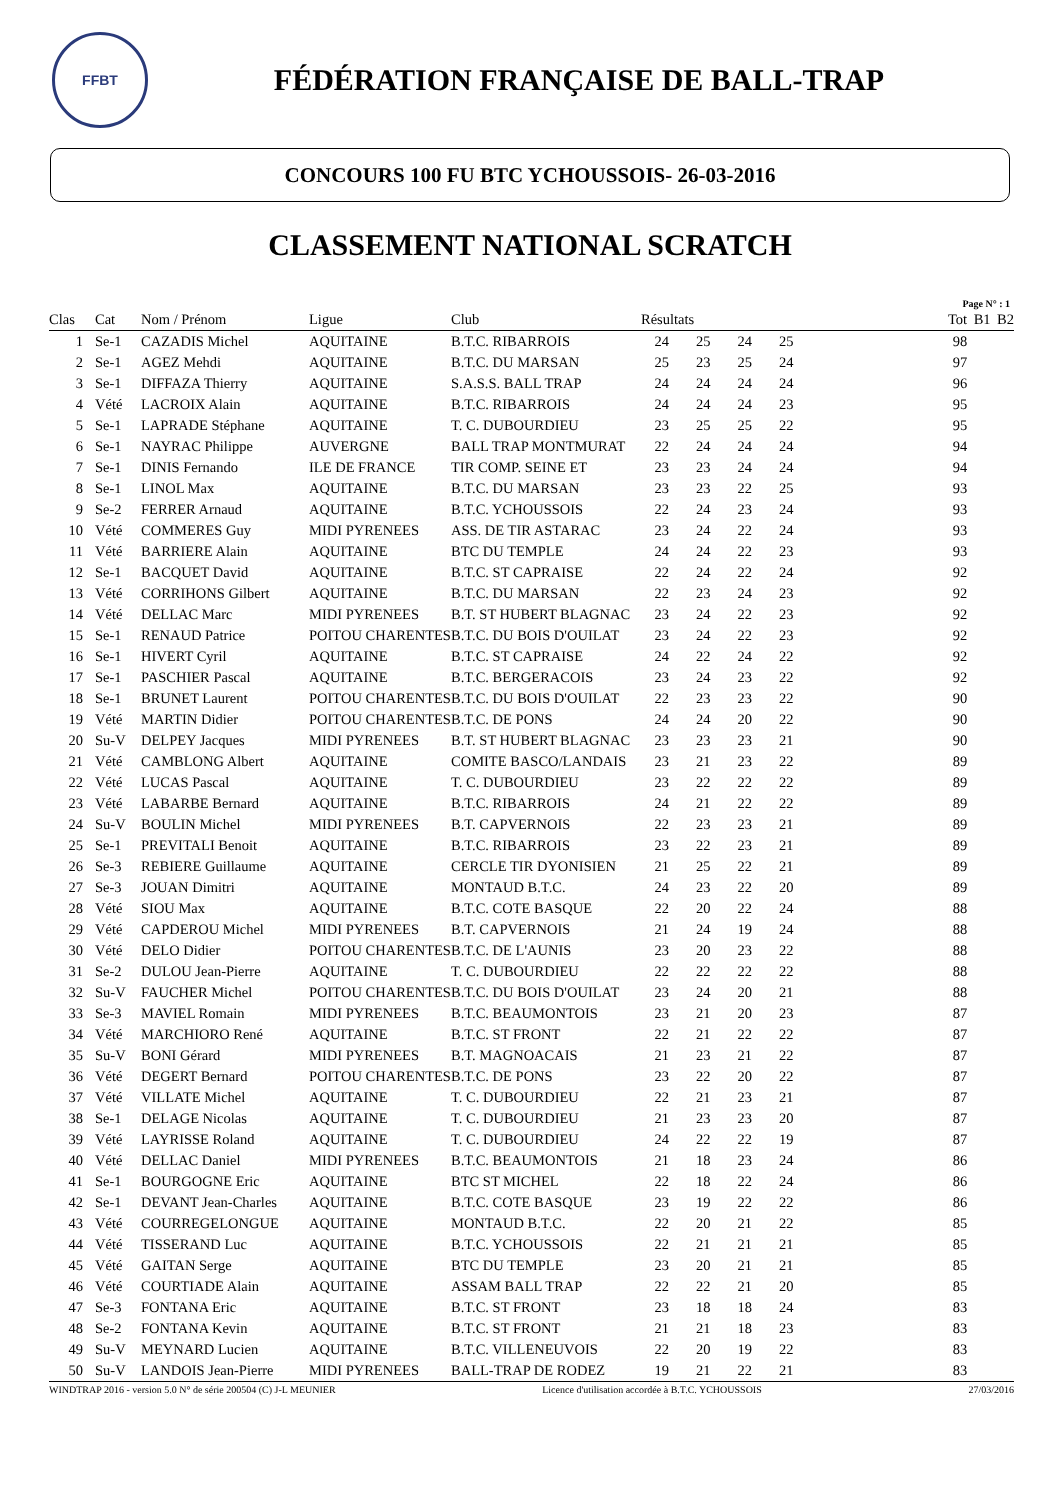FFBT
FÉDÉRATION FRANÇAISE DE BALL-TRAP
CONCOURS 100 FU BTC YCHOUSSOIS- 26-03-2016
CLASSEMENT NATIONAL SCRATCH
Page N° : 1
| Clas | | Cat | Nom / Prénom | Ligue | Club | Résultats | | | | | Tot | B1 | B2 |
| --- | --- | --- | --- | --- | --- | --- | --- | --- | --- | --- | --- | --- | --- |
| 1 | | Se-1 | CAZADIS Michel | AQUITAINE | B.T.C. RIBARROIS | 24 | 25 | 24 | 25 | | 98 | | |
| 2 | | Se-1 | AGEZ Mehdi | AQUITAINE | B.T.C. DU MARSAN | 25 | 23 | 25 | 24 | | 97 | | |
| 3 | | Se-1 | DIFFAZA Thierry | AQUITAINE | S.A.S.S. BALL TRAP | 24 | 24 | 24 | 24 | | 96 | | |
| 4 | | Vété | LACROIX Alain | AQUITAINE | B.T.C. RIBARROIS | 24 | 24 | 24 | 23 | | 95 | | |
| 5 | | Se-1 | LAPRADE Stéphane | AQUITAINE | T. C. DUBOURDIEU | 23 | 25 | 25 | 22 | | 95 | | |
| 6 | | Se-1 | NAYRAC Philippe | AUVERGNE | BALL TRAP MONTMURAT | 22 | 24 | 24 | 24 | | 94 | | |
| 7 | | Se-1 | DINIS Fernando | ILE DE FRANCE | TIR COMP. SEINE ET | 23 | 23 | 24 | 24 | | 94 | | |
| 8 | | Se-1 | LINOL Max | AQUITAINE | B.T.C. DU MARSAN | 23 | 23 | 22 | 25 | | 93 | | |
| 9 | | Se-2 | FERRER Arnaud | AQUITAINE | B.T.C. YCHOUSSOIS | 22 | 24 | 23 | 24 | | 93 | | |
| 10 | | Vété | COMMERES Guy | MIDI PYRENEES | ASS. DE TIR ASTARAC | 23 | 24 | 22 | 24 | | 93 | | |
| 11 | | Vété | BARRIERE Alain | AQUITAINE | BTC DU TEMPLE | 24 | 24 | 22 | 23 | | 93 | | |
| 12 | | Se-1 | BACQUET David | AQUITAINE | B.T.C. ST CAPRAISE | 22 | 24 | 22 | 24 | | 92 | | |
| 13 | | Vété | CORRIHONS Gilbert | AQUITAINE | B.T.C. DU MARSAN | 22 | 23 | 24 | 23 | | 92 | | |
| 14 | | Vété | DELLAC Marc | MIDI PYRENEES | B.T. ST HUBERT BLAGNAC | 23 | 24 | 22 | 23 | | 92 | | |
| 15 | | Se-1 | RENAUD Patrice | POITOU CHARENTES | B.T.C. DU BOIS D'OUILAT | 23 | 24 | 22 | 23 | | 92 | | |
| 16 | | Se-1 | HIVERT Cyril | AQUITAINE | B.T.C. ST CAPRAISE | 24 | 22 | 24 | 22 | | 92 | | |
| 17 | | Se-1 | PASCHIER Pascal | AQUITAINE | B.T.C. BERGERACOIS | 23 | 24 | 23 | 22 | | 92 | | |
| 18 | | Se-1 | BRUNET Laurent | POITOU CHARENTES | B.T.C. DU BOIS D'OUILAT | 22 | 23 | 23 | 22 | | 90 | | |
| 19 | | Vété | MARTIN Didier | POITOU CHARENTES | B.T.C. DE PONS | 24 | 24 | 20 | 22 | | 90 | | |
| 20 | | Su-V | DELPEY Jacques | MIDI PYRENEES | B.T. ST HUBERT BLAGNAC | 23 | 23 | 23 | 21 | | 90 | | |
| 21 | | Vété | CAMBLONG Albert | AQUITAINE | COMITE BASCO/LANDAIS | 23 | 21 | 23 | 22 | | 89 | | |
| 22 | | Vété | LUCAS Pascal | AQUITAINE | T. C. DUBOURDIEU | 23 | 22 | 22 | 22 | | 89 | | |
| 23 | | Vété | LABARBE Bernard | AQUITAINE | B.T.C. RIBARROIS | 24 | 21 | 22 | 22 | | 89 | | |
| 24 | | Su-V | BOULIN Michel | MIDI PYRENEES | B.T. CAPVERNOIS | 22 | 23 | 23 | 21 | | 89 | | |
| 25 | | Se-1 | PREVITALI Benoit | AQUITAINE | B.T.C. RIBARROIS | 23 | 22 | 23 | 21 | | 89 | | |
| 26 | | Se-3 | REBIERE Guillaume | AQUITAINE | CERCLE TIR DYONISIEN | 21 | 25 | 22 | 21 | | 89 | | |
| 27 | | Se-3 | JOUAN Dimitri | AQUITAINE | MONTAUD B.T.C. | 24 | 23 | 22 | 20 | | 89 | | |
| 28 | | Vété | SIOU Max | AQUITAINE | B.T.C. COTE BASQUE | 22 | 20 | 22 | 24 | | 88 | | |
| 29 | | Vété | CAPDEROU Michel | MIDI PYRENEES | B.T. CAPVERNOIS | 21 | 24 | 19 | 24 | | 88 | | |
| 30 | | Vété | DELO Didier | POITOU CHARENTES | B.T.C. DE L'AUNIS | 23 | 20 | 23 | 22 | | 88 | | |
| 31 | | Se-2 | DULOU Jean-Pierre | AQUITAINE | T. C. DUBOURDIEU | 22 | 22 | 22 | 22 | | 88 | | |
| 32 | | Su-V | FAUCHER Michel | POITOU CHARENTES | B.T.C. DU BOIS D'OUILAT | 23 | 24 | 20 | 21 | | 88 | | |
| 33 | | Se-3 | MAVIEL Romain | MIDI PYRENEES | B.T.C. BEAUMONTOIS | 23 | 21 | 20 | 23 | | 87 | | |
| 34 | | Vété | MARCHIORO René | AQUITAINE | B.T.C. ST FRONT | 22 | 21 | 22 | 22 | | 87 | | |
| 35 | | Su-V | BONI Gérard | MIDI PYRENEES | B.T. MAGNOACAIS | 21 | 23 | 21 | 22 | | 87 | | |
| 36 | | Vété | DEGERT Bernard | POITOU CHARENTES | B.T.C. DE PONS | 23 | 22 | 20 | 22 | | 87 | | |
| 37 | | Vété | VILLATE Michel | AQUITAINE | T. C. DUBOURDIEU | 22 | 21 | 23 | 21 | | 87 | | |
| 38 | | Se-1 | DELAGE Nicolas | AQUITAINE | T. C. DUBOURDIEU | 21 | 23 | 23 | 20 | | 87 | | |
| 39 | | Vété | LAYRISSE Roland | AQUITAINE | T. C. DUBOURDIEU | 24 | 22 | 22 | 19 | | 87 | | |
| 40 | | Vété | DELLAC Daniel | MIDI PYRENEES | B.T.C. BEAUMONTOIS | 21 | 18 | 23 | 24 | | 86 | | |
| 41 | | Se-1 | BOURGOGNE Eric | AQUITAINE | BTC ST MICHEL | 22 | 18 | 22 | 24 | | 86 | | |
| 42 | | Se-1 | DEVANT Jean-Charles | AQUITAINE | B.T.C. COTE BASQUE | 23 | 19 | 22 | 22 | | 86 | | |
| 43 | | Vété | COURREGELONGUE | AQUITAINE | MONTAUD B.T.C. | 22 | 20 | 21 | 22 | | 85 | | |
| 44 | | Vété | TISSERAND Luc | AQUITAINE | B.T.C. YCHOUSSOIS | 22 | 21 | 21 | 21 | | 85 | | |
| 45 | | Vété | GAITAN Serge | AQUITAINE | BTC DU TEMPLE | 23 | 20 | 21 | 21 | | 85 | | |
| 46 | | Vété | COURTIADE Alain | AQUITAINE | ASSAM BALL TRAP | 22 | 22 | 21 | 20 | | 85 | | |
| 47 | | Se-3 | FONTANA Eric | AQUITAINE | B.T.C. ST FRONT | 23 | 18 | 18 | 24 | | 83 | | |
| 48 | | Se-2 | FONTANA Kevin | AQUITAINE | B.T.C. ST FRONT | 21 | 21 | 18 | 23 | | 83 | | |
| 49 | | Su-V | MEYNARD Lucien | AQUITAINE | B.T.C. VILLENEUVOIS | 22 | 20 | 19 | 22 | | 83 | | |
| 50 | | Su-V | LANDOIS Jean-Pierre | MIDI PYRENEES | BALL-TRAP DE RODEZ | 19 | 21 | 22 | 21 | | 83 | | |
WINDTRAP 2016 - version 5.0 N° de série 200504 (C) J-L MEUNIER Licence d'utilisation accordée à B.T.C. YCHOUSSOIS 27/03/2016